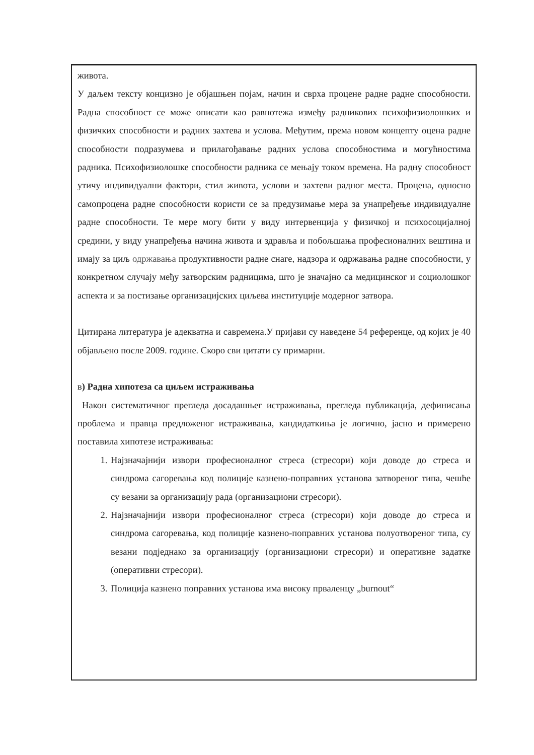живота.
У даљем тексту концизно је објашњен појам, начин и сврха процене радне радне способности. Радна способност се може описати као равнотежа између радникових психофизиолошких и физичких способности и радних захтева и услова. Међутим, према новом концепту оцена радне способности подразумева и прилагођавање радних услова способностима и могућностима радника. Психофизиолошке способности радника се мењају током времена. На радну способност утичу индивидуални фактори, стил живота, услови и захтеви радног места. Процена, односно самопроцена радне способности користи се за предузимање мера за унапређење индивидуалне радне способности. Те мере могу бити у виду интервенција у физичкој и психосоцијалној средини, у виду унапређења начина живота и здравља и побољшања професионалних вештина и имају за циљ одржавања продуктивности радне снаге, надзора и одржавања радне способности, у конкретном случају међу затворским радницима, што је значајно са медицинског и социолошког аспекта и за постизање организацијских циљева институције модерног затвора.
Цитирана литература је адекватна и савремена.У пријави су наведене 54 референце, од којих је 40 објављено после 2009. године. Скоро сви цитати су примарни.
в) Радна хипотеза са циљем истраживања
Након систематичног прегледа досадашњег истраживања, прегледа публикација, дефинисања проблема и правца предложеног истраживања, кандидаткиња је логично, јасно и примерено поставила хипотезе истраживања:
1. Најзначајнији извори професионалног стреса (стресори) који доводе до стреса и синдрома сагоревања код полиције казнено-поправних установа затвореног типа, чешће су везани за организацију рада (организациони стресори).
2. Најзначајнији извори професионалног стреса (стресори) који доводе до стреса и синдрома сагоревања, код полиције казнено-поправних установа полуотвореног типа, су везани подједнако за организацију (организациони стресори) и оперативне задатке (оперативни стресори).
3. Полиција казнено поправних установа има високу прваленцу „burnout“